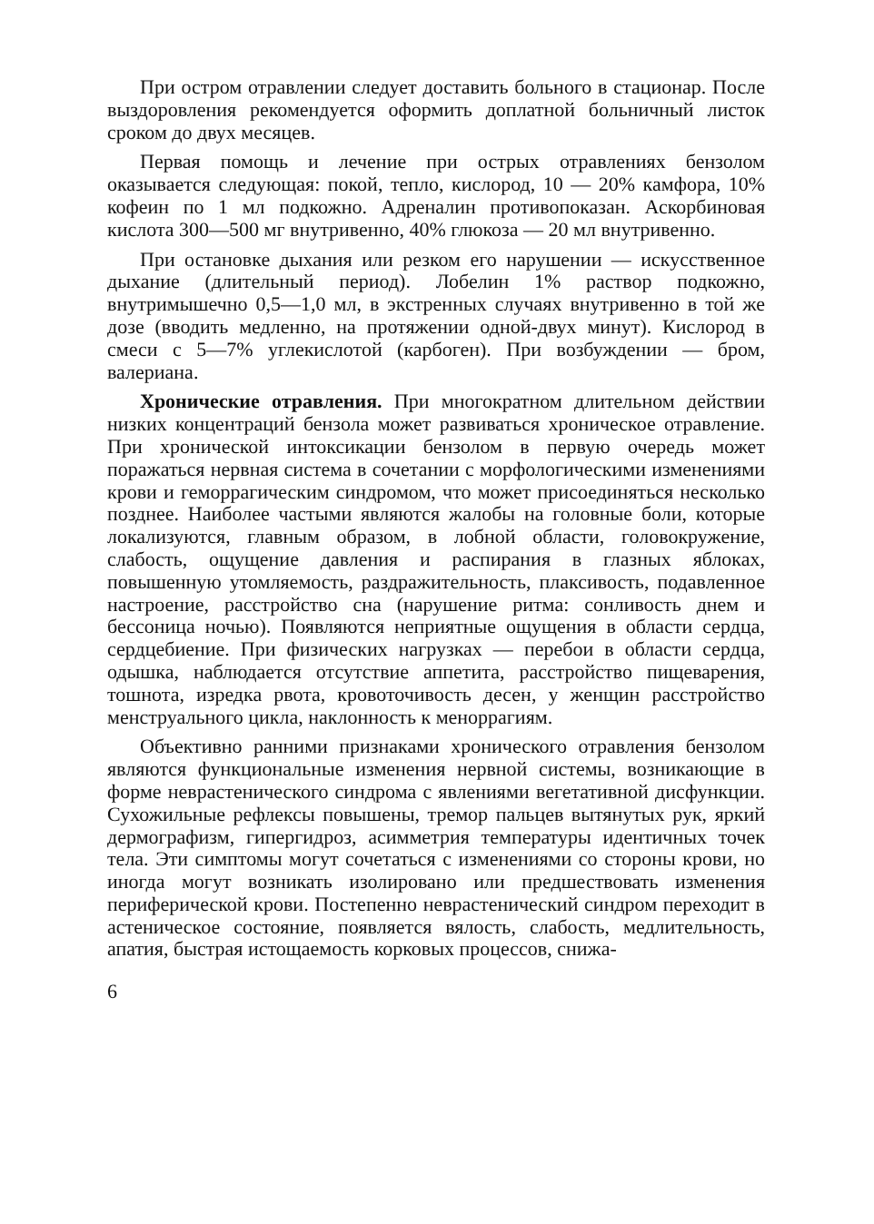При остром отравлении следует доставить больного в стационар. После выздоровления рекомендуется оформить доплатной больничный листок сроком до двух месяцев.
Первая помощь и лечение при острых отравлениях бензолом оказывается следующая: покой, тепло, кислород, 10 — 20% камфора, 10% кофеин по 1 мл подкожно. Адреналин противопоказан. Аскорбиновая кислота 300—500 мг внутривенно, 40% глюкоза — 20 мл внутривенно.
При остановке дыхания или резком его нарушении — искусственное дыхание (длительный период). Лобелин 1% раствор подкожно, внутримышечно 0,5—1,0 мл, в экстренных случаях внутривенно в той же дозе (вводить медленно, на протяжении одной-двух минут). Кислород в смеси с 5—7% углекислотой (карбоген). При возбуждении — бром, валериана.
Хронические отравления. При многократном длительном действии низких концентраций бензола может развиваться хроническое отравление. При хронической интоксикации бензолом в первую очередь может поражаться нервная система в сочетании с морфологическими изменениями крови и геморрагическим синдромом, что может присоединяться несколько позднее. Наиболее частыми являются жалобы на головные боли, которые локализуются, главным образом, в лобной области, головокружение, слабость, ощущение давления и распирания в глазных яблоках, повышенную утомляемость, раздражительность, плаксивость, подавленное настроение, расстройство сна (нарушение ритма: сонливость днем и бессоница ночью). Появляются неприятные ощущения в области сердца, сердцебиение. При физических нагрузках — перебои в области сердца, одышка, наблюдается отсутствие аппетита, расстройство пищеварения, тошнота, изредка рвота, кровоточивость десен, у женщин расстройство менструального цикла, наклонность к меноррагиям.
Объективно ранними признаками хронического отравления бензолом являются функциональные изменения нервной системы, возникающие в форме неврастенического синдрома с явлениями вегетативной дисфункции. Сухожильные рефлексы повышены, тремор пальцев вытянутых рук, яркий дермографизм, гипергидроз, асимметрия температуры идентичных точек тела. Эти симптомы могут сочетаться с изменениями со стороны крови, но иногда могут возникать изолировано или предшествовать изменения периферической крови. Постепенно неврастенический синдром переходит в астеническое состояние, появляется вялость, слабость, медлительность, апатия, быстрая истощаемость корковых процессов, снижа-
6